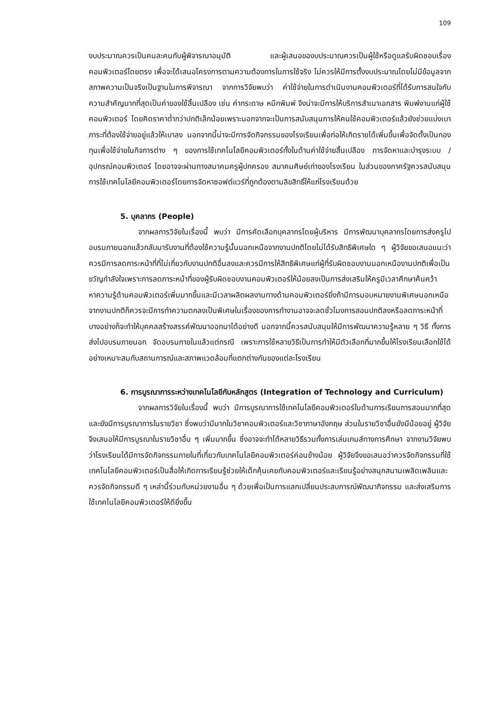109
งบประมาณควรเป็นคนละคนกับผู้พิจารณาอนุมัติ และผู้เสนอของบประมาณควรเป็นผู้ใช้หรือดูแลรับผิดชอบเรื่องคอมพิวเตอร์โดยตรง เพื่อจะได้เสนอโครงการตามความต้องการในการใช้จริง ไม่ควรให้มีการตั้งงบประมาณโดยไม่มีข้อมูลจากสภาพความเป็นจริงเป็นฐานในการพิจารณา จากการวิจัยพบว่า ค่าใช้จ่ายในการดำเนินงานคอมพิวเตอร์ที่ได้รับการสนใจกับความสำคัญมากที่สุดเป็นค่าของใช้สิ้นเปลือง เช่น ค่ากระดาษ หมึกพิมพ์ จึงน่าจะมีการให้บริการสำเนาเอกสาร พิมพ์งานแก่ผู้ใช้คอมพิวเตอร์ โดยคิดราคาต่ำกว่าปกติเล็กน้อยเพราะนอกจากจะเป็นการสนับสนุนการให้คนใช้คอมพิวเตอร์แล้วยังช่วยแบ่งเบาภาระที่ต้องใช้จ่ายอยู่แล้วให้เบาลง นอกจากนี้น่าจะมีการจัดกิจกรรมของโรงเรียนเพื่อก่อให้เกิดรายได้เพิ่มขึ้นเพื่อจัดตั้งเป็นกองทุนเพื่อใช้จ่ายในกิจการต่าง ๆ ของการใช้เทคโนโลยีคอมพิวเตอร์ทั้งในด้านค่าใช้จ่ายสิ้นเปลือง การจัดหาและบำรุงระบบ / อุปกรณ์คอมพิวเตอร์ โดยอาจจะผ่านทางสมาคมครูผู้ปกครอง สมาคมศิษย์เก่าของโรงเรียน ในส่วนของภาครัฐควรสนับสนุนการใช้เทคโนโลยีคอมพิวเตอร์โดยการจัดหาซอฟต์แวร์ที่ถูกต้องตามลิขสิทธิ์ให้แก่โรงเรียนด้วย
5. บุคลากร (People)
จากผลการวิจัยในเรื่องนี้ พบว่า มีการคัดเลือกบุคลากรโดยผู้บริหาร มีการพัฒนาบุคลากรโดยการส่งครูไปอบรมภายนอกแล้วกลับมารับงานที่ต้องใช้ความรู้นั้นนอกเหนือจากงานปกติโดยไม่ได้รับสิทธิพิเศษใด ๆ ผู้วิจัยขอเสนอแนะว่าควรมีการลดภาระหน้าที่ที่ไม่เกี่ยวกับงานปกติอื่นลงและควรมีการให้สิทธิพิเศษแก่ผู้ที่รับผิดชอบงานนอกเหนืองานปกติเพื่อเป็นขวัญกำลังใจเพราะการลดภาระหน้าที่ของผู้รับผิดชอบงานคอมพิวเตอร์ให้น้อยลงเป็นการส่งเสริมให้ครูมีเวลาศึกษาค้นคว้าหาความรู้ด้านคอมพิวเตอร์เพิ่มมากขึ้นและมีเวลาผลิตผลงานทางด้านคอมพิวเตอร์ยิ่งถ้ามีการมอบหมายงานพิเศษนอกเหนือจากงานปกติก็ควรจะมีการทำความตกลงเป็นพิเศษในเรื่องของการทำงานอาจจะลดชั่วโมงการสอนปกติลงหรือลดภาระหน้าที่บางอย่างก็จะทำให้บุคคลสร้างสรรค์พัฒนาออกมาได้อย่างดี นอกจากนี้ควรสนับสนุนให้มีการพัฒนาความรู้หลาย ๆ วิธี ทั้งการส่งไปอบรมภายนอก จัดอบรมภายในแล้วแต่กรณี เพราะการใช้หลายวิธีเป็นการทำให้มีตัวเลือกที่มากขึ้นให้โรงเรียนเลือกใช้ได้อย่างเหมาะสมกับสถานการณ์และสภาพแวดล้อมที่แตกต่างกันของแต่ละโรงเรียน
6. การบูรณาการระหว่างเทคโนโลยีกับหลักสูตร (Integration of Technology and Curriculum)
จากผลการวิจัยในเรื่องนี้ พบว่า มีการบูรณาการใช้เทคโนโลยีคอมพิวเตอร์ในด้านการเรียนการสอนมากที่สุดและยังมีการบูรณาการในรายวิชา ซึ่งพบว่ามีมากในวิชาคอมพิวเตอร์และวิชาภาษาอังกฤษ ส่วนในรายวิชาอื่นยังมีน้อยอยู่ ผู้วิจัยจึงเสนอให้มีการบูรณาในรายวิชาอื่น ๆ เพิ่มมากขึ้น ซึ่งอาจจะทำได้หลายวิธีรวมทั้งการเล่นเกมส์ทางการศึกษา จากงานวิจัยพบว่าโรงเรียนได้มีการจัดกิจกรรมภายในที่เกี่ยวกับเทคโนโลยีคอมพิวเตอร์ค่อนข้างน้อย ผู้วิจัยจึงขอเสนอว่าควรจัดกิจกรรมที่ใช้เทคโนโลยีคอมพิวเตอร์เป็นสื่อให้เกิดการเรียนรู้ช่วยให้เด็กคุ้นเคยกับคอมพิวเตอร์และเรียนรู้อย่างสนุกสนานเพลิดเพลินและควรจัดกิจกรรมดี ๆ เหล่านี้ร่วมกับหน่วยงานอื่น ๆ ด้วยเพื่อเป็นการแลกเปลี่ยนประสบการณ์พัฒนากิจกรรม และส่งเสริมการใช้เทคโนโลยีคอมพิวเตอร์ให้ดียิ่งขึ้น